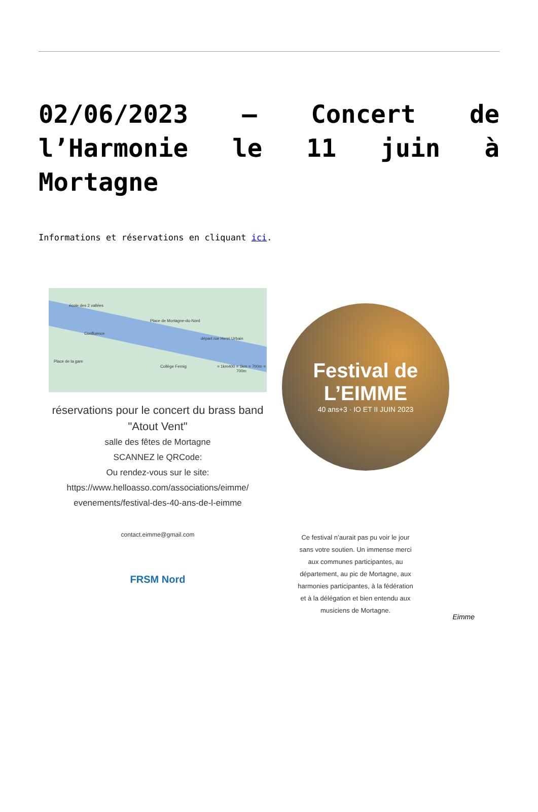02/06/2023 – Concert de l’Harmonie le 11 juin à Mortagne
Informations et réservations en cliquant ici.
école des 2 vallées
Place de Mortagne-du-Nord
départ rue Henri Urbain
Confluence
Place de la gare
Collège Fernig = 1km400 = 1km = 700m = 700m
réservations pour le concert du brass band "Atout Vent"
salle des fêtes de Mortagne
SCANNEZ le QRCode:
Ou rendez-vous sur le site:
https://www.helloasso.com/associations/eimme/ evenements/festival-des-40-ans-de-l-eimme
contact.eimme@gmail.com
FRSM Nord
Festival de L’EIMME
40 ans+3 · IO ET II JUIN 2023
Ce festival n’aurait pas pu voir le jour sans votre soutien. Un immense merci aux communes participantes, au département, au pic de Mortagne, aux harmonies participantes, à la fédération et à la délégation et bien entendu aux musiciens de Mortagne.
Eimme